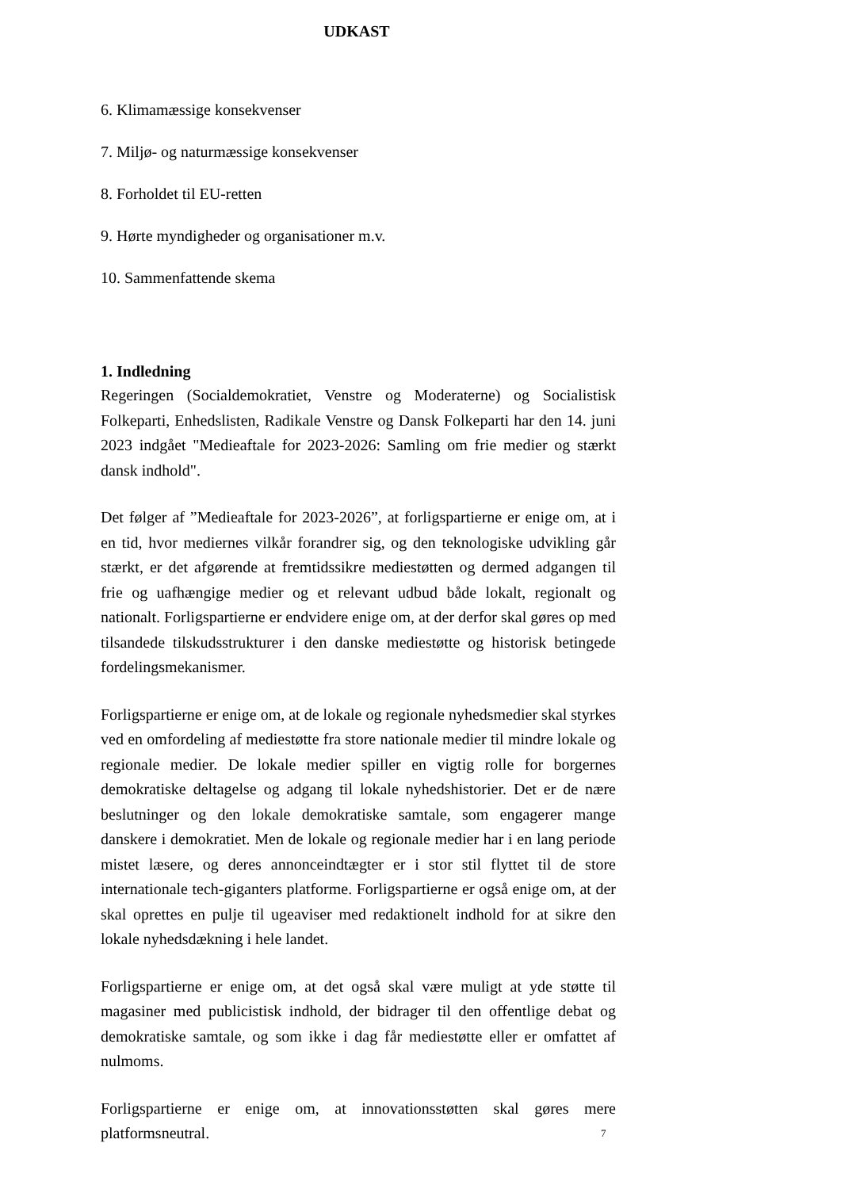UDKAST
6. Klimamæssige konsekvenser
7. Miljø- og naturmæssige konsekvenser
8. Forholdet til EU-retten
9. Hørte myndigheder og organisationer m.v.
10. Sammenfattende skema
1. Indledning
Regeringen (Socialdemokratiet, Venstre og Moderaterne) og Socialistisk Folkeparti, Enhedslisten, Radikale Venstre og Dansk Folkeparti har den 14. juni 2023 indgået "Medieaftale for 2023-2026: Samling om frie medier og stærkt dansk indhold".
Det følger af ”Medieaftale for 2023-2026”, at forligspartierne er enige om, at i en tid, hvor mediernes vilkår forandrer sig, og den teknologiske udvikling går stærkt, er det afgørende at fremtidssikre mediestøtten og dermed adgangen til frie og uafhængige medier og et relevant udbud både lokalt, regionalt og nationalt. Forligspartierne er endvidere enige om, at der derfor skal gøres op med tilsandede tilskudsstrukturer i den danske mediestøtte og historisk betingede fordelingsmekanismer.
Forligspartierne er enige om, at de lokale og regionale nyhedsmedier skal styrkes ved en omfordeling af mediestøtte fra store nationale medier til mindre lokale og regionale medier. De lokale medier spiller en vigtig rolle for borgernes demokratiske deltagelse og adgang til lokale nyhedshistorier. Det er de nære beslutninger og den lokale demokratiske samtale, som engagerer mange danskere i demokratiet. Men de lokale og regionale medier har i en lang periode mistet læsere, og deres annonceindtægter er i stor stil flyttet til de store internationale tech-giganters platforme. Forligspartierne er også enige om, at der skal oprettes en pulje til ugeaviser med redaktionelt indhold for at sikre den lokale nyhedsdækning i hele landet.
Forligspartierne er enige om, at det også skal være muligt at yde støtte til magasiner med publicistisk indhold, der bidrager til den offentlige debat og demokratiske samtale, og som ikke i dag får mediestøtte eller er omfattet af nulmoms.
Forligspartierne er enige om, at innovationsstøtten skal gøres mere platformsneutral.
7